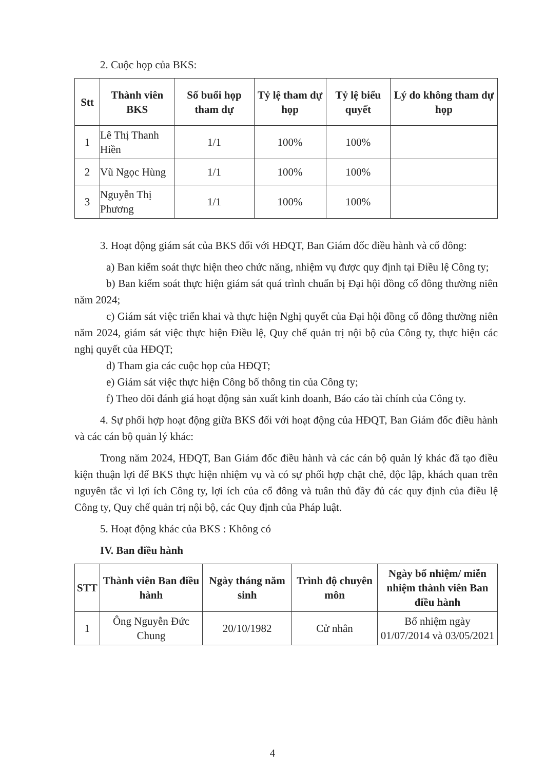2. Cuộc họp của BKS:
| Stt | Thành viên BKS | Số buổi họp tham dự | Tỷ lệ tham dự họp | Tỷ lệ biểu quyết | Lý do không tham dự họp |
| --- | --- | --- | --- | --- | --- |
| 1 | Lê Thị Thanh Hiền | 1/1 | 100% | 100% | |
| 2 | Vũ Ngọc Hùng | 1/1 | 100% | 100% | |
| 3 | Nguyễn Thị Phương | 1/1 | 100% | 100% | |
3. Hoạt động giám sát của BKS đối với HĐQT, Ban Giám đốc điều hành và cổ đông:
a) Ban kiểm soát thực hiện theo chức năng, nhiệm vụ được quy định tại Điều lệ Công ty;
b) Ban kiểm soát thực hiện giám sát quá trình chuẩn bị Đại hội đồng cổ đông thường niên năm 2024;
c) Giám sát việc triển khai và thực hiện Nghị quyết của Đại hội đồng cổ đông thường niên năm 2024, giám sát việc thực hiện Điều lệ, Quy chế quản trị nội bộ của Công ty, thực hiện các nghị quyết của HĐQT;
d) Tham gia các cuộc họp của HĐQT;
e) Giám sát việc thực hiện Công bố thông tin của Công ty;
f) Theo dõi đánh giá hoạt động sản xuất kinh doanh, Báo cáo tài chính của Công ty.
4. Sự phối hợp hoạt động giữa BKS đối với hoạt động của HĐQT, Ban Giám đốc điều hành và các cán bộ quản lý khác:
Trong năm 2024, HĐQT, Ban Giám đốc điều hành và các cán bộ quản lý khác đã tạo điều kiện thuận lợi để BKS thực hiện nhiệm vụ và có sự phối hợp chặt chẽ, độc lập, khách quan trên nguyên tắc vì lợi ích Công ty, lợi ích của cổ đông và tuân thủ đầy đủ các quy định của điều lệ Công ty, Quy chế quản trị nội bộ, các Quy định của Pháp luật.
5. Hoạt động khác của BKS : Không có
IV. Ban điều hành
| STT | Thành viên Ban điều hành | Ngày tháng năm sinh | Trình độ chuyên môn | Ngày bổ nhiệm/ miễn nhiệm thành viên Ban điều hành |
| --- | --- | --- | --- | --- |
| 1 | Ông Nguyễn Đức Chung | 20/10/1982 | Cử nhân | Bổ nhiệm ngày 01/07/2014 và 03/05/2021 |
4